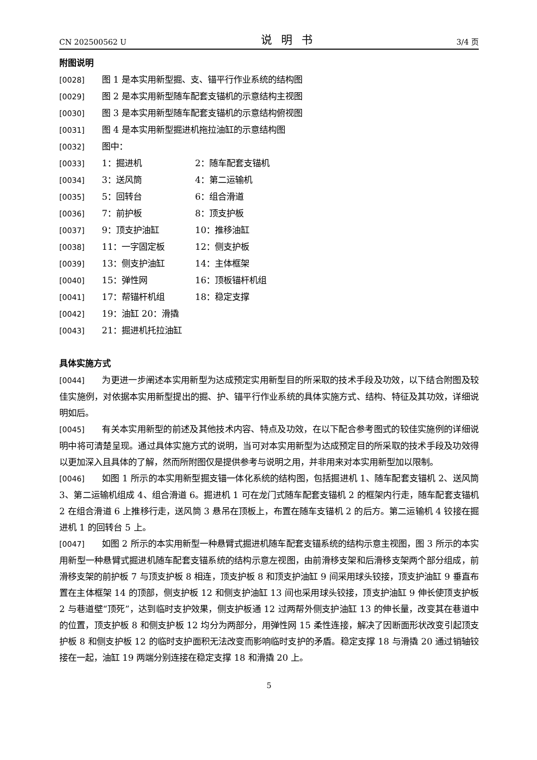CN 202500562 U 说明书 3/4 页
附图说明
[0028] 图 1 是本实用新型掘、支、锚平行作业系统的结构图
[0029] 图 2 是本实用新型随车配套支锚机的示意结构主视图
[0030] 图 3 是本实用新型随车配套支锚机的示意结构俯视图
[0031] 图 4 是本实用新型掘进机拖拉油缸的示意结构图
[0032] 图中：
[0033] 1：掘进机 2：随车配套支锚机
[0034] 3：送风筒 4：第二运输机
[0035] 5：回转台 6：组合滑道
[0036] 7：前护板 8：顶支护板
[0037] 9：顶支护油缸 10：推移油缸
[0038] 11：一字固定板 12：侧支护板
[0039] 13：侧支护油缸 14：主体框架
[0040] 15：弹性网 16：顶板锚杆机组
[0041] 17：帮锚杆机组 18：稳定支撑
[0042] 19：油缸 20：滑撬
[0043] 21：掘进机托拉油缸
具体实施方式
[0044] 为更进一步阐述本实用新型为达成预定实用新型目的所采取的技术手段及功效，以下结合附图及较佳实施例，对依据本实用新型提出的掘、护、锚平行作业系统的具体实施方式、结构、特征及其功效，详细说明如后。
[0045] 有关本实用新型的前述及其他技术内容、特点及功效，在以下配合参考图式的较佳实施例的详细说明中将可清楚呈现。通过具体实施方式的说明，当可对本实用新型为达成预定目的所采取的技术手段及功效得以更加深入且具体的了解，然而所附图仅是提供参考与说明之用，并非用来对本实用新型加以限制。
[0046] 如图 1 所示的本实用新型掘支锚一体化系统的结构图，包括掘进机 1、随车配套支锚机 2、送风筒 3、第二运输机组成 4、组合滑道 6。掘进机 1 可在龙门式随车配套支锚机 2 的框架内行走，随车配套支锚机 2 在组合滑道 6 上推移行走，送风筒 3 悬吊在顶板上，布置在随车支锚机 2 的后方。第二运输机 4 铰接在掘进机 1 的回转台 5 上。
[0047] 如图 2 所示的本实用新型一种悬臂式掘进机随车配套支锚系统的结构示意主视图，图 3 所示的本实用新型一种悬臂式掘进机随车配套支锚系统的结构示意左视图，由前滑移支架和后滑移支架两个部分组成，前滑移支架的前护板 7 与顶支护板 8 相连，顶支护板 8 和顶支护油缸 9 间采用球头铰接，顶支护油缸 9 垂直布置在主体框架 14 的顶部，侧支护板 12 和侧支护油缸 13 间也采用球头铰接，顶支护油缸 9 伸长使顶支护板 2 与巷道壁“顶死”，达到临时支护效果，侧支护板通 12 过两帮外侧支护油缸 13 的伸长量，改变其在巷道中的位置，顶支护板 8 和侧支护板 12 均分为两部分，用弹性网 15 柔性连接，解决了因断面形状改变引起顶支护板 8 和侧支护板 12 的临时支护面积无法改变而影响临时支护的矛盾。稳定支撑 18 与滑撬 20 通过销轴铰接在一起，油缸 19 两端分别连接在稳定支撑 18 和滑撬 20 上。
5